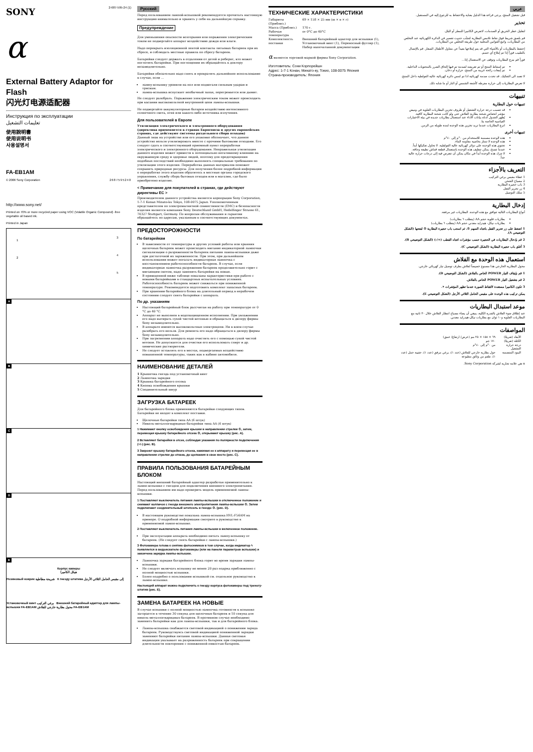SONY 2-687-595-24 (1)
α
External Battery Adaptor for Flash
闪光灯电源适配器
Инструкция по эксплуатации
تعليمات التشغيل
使用說明書
使用说明书
사용설명서
FA-EB1AM
© 2006 Sony Corporation 2687595240
http://www.sony.net/
Printed on 70% or more recycled paper using VOC (Volatile Organic Compound) -free vegetable oil based ink.
Printed in Japan
1
2
3
4
5
A
B
C
D
E
Корпус камеры
هيكل الكاميرا
Резиновый коврик شريحة مطاطية К гнезду штатива إلى مقبس الحامل الثلاثي الأرجل
Установочный винт برغي التركيب Внешний батарейный адаптер для лампы-вспышки FA-EB1AM محول بطارية خارجي للفلاش FA-EB1AM
Русский
Перед пользованием лампой-вспышкой рекомендуется прочитать настоящую инструкцию внимательно и хранить у себя на дальнейшую справку.
Предупреждение
Для уменьшения опасности возгорания или поражения электрическим током не подвергайте аппарат воздействию дождя или влаги.
Надо перекрыть изоляционной лентой контакты литьевых батареек при их сбросе, и соблюдать местные правила по сбросу батареек.
Батарейки следует держать в отдалении от детей и реберят, кто может поглотить батарейки. При поглощении их обращайтесь к доктору незамедлительно.
Батарейки обязательно надо снять и прекратить дальнейшее использование в случае, если ...
лампу-вспышку уронили на пол или подвегали сильным ударам и тряскам.
лампа-вспышка испускает необычный запах, перегревается или дымит.
Не следует разобрать. Поражение электрическим током может происходить при касании высоковольтной внутренней цепи лампы-вспышки.
Не подвергайте аккумуляторные батареи воздействию интенсивного солнечного света, огня или какого-либо источника излучения.
Для пользователей в Европе
Утилизация электрического и электронного оборудования (директива применяется в странах Евросоюза и других европейских странах, где действуют системы раздельного сбора отходов)
Данный знак на устройстве или его упаковке обозначает, что данное устройство нельзя утилизировать вместе с прочими бытовыми отходами. Его следует сдать в соответствующий приемный пункт переработки электрического и электронного оборудования. Неправильная утилизация данного изделия может привести к потенциально негативному влиянию на окружающую среду и здоровье людей, поэтому для предотвращения подобных последствий необходимо выполнять специальные требования по утилизации этого изделия. Переработка данных материалов поможет сохранить природные ресурсы. Для получения более подробной информации о переработке этого изделия обратитесь в местные органы городского управления, службу сбора бытовых отходов или в магазин, где было приобретено изделие.
< Примечание для покупателей в странах, где действуют директивы ЕС >
Производителем данного устройства является корпорация Sony Corporation, 1-7-1 Konan Minato-ku Tokyo, 108-0075 Japan. Уполномоченным представителем по электромагнитной совместимости (EMC) и безопасности изделия является компания Sony Deutschland GmbH, Hedelfinger Strasse 61, 70327 Stuttgart, Germany. По вопросам обслуживания и гарантии обращайтесь по адресам, указанным в соответствующих документах.
ПРЕДОСТОРОЖНОСТИ
По батарейкам
В зависимости от температуры и других условий работы или хранния щелочных батареек может происходить мигание индикаторной лампочки сигнализации о разряженности батареек питания лампы-вспышки даже при достаточной их заряженности. При этом, при дальнейшем использовании может погасать индикаторная лампочка с восстановлением работоспособности батареек. В случае, если индикаторная лампочка разряжения батареек продолжительно горит с мигающим светом, надо заменить батарейки на новые.
В приведенной ниже таблице показаны характеристики при работе с новыми батарейками в стандартных испытательных условиях. Работоспособность батареек может снижаться при пониженной температуре. Рекомендуется подготовить комплект запасных батареек.
При хранении батарейного блока на длительный период в нерабочем состоянии следует снять батарейки с аппарата.
По др. указаниям
Настоящий батарейный блок рассчитан на работу при температуре от 0 °C до 40 °C.
Аппарат не выполнен в водозащищенном исполнении. При увлажнении его надо вытирать сухой чистой ветошью и обращаться к дилеру фирмы Sony незамедлительно.
В аппарате имеются высоковольтные электроцепи. Ни в коем случае разобрать его нельзя. Для ремонта его надо обращаться к дилеру фирмы Sony незамедлительно.
При загрязнении аппарата надо очистить его с помощью сухой чистой ветоши. Не допускается для очистки его использовать спирт и др. химические растворители.
Не следует оставлять его в местах, подвергаемых воздействию повышенной температуры, таких как в кабине автомобиля.
НАИМЕНОВАНИЕ ДЕТАЛЕЙ
1 Крышечка гнезда под установочный винт
2 Лампочка зарядки
3 Крышка батарейного отсека
4 Кнопка освобождения крышки
5 Соединительный шнур
ЗАГРУЗКА БАТАРЕЕК
Для батарейного блока применяются батарейки следующих типов. Батарейки не входят в комплект поставки.
Щелочные батарейки типа AA (6 штук)
Никель-металлогидридные батарейки типа AA (6 штук)
1 Нажимают кнопку освобождения крышки в направлении стрелки ①, затем, перемещая крышку батарейного отсека ②, открывают крышку (рис. A).
2 Вставляют батарейки в отсек, соблюдая указания по полярности подключения (+/-) (рис. B).
3 Закроют крышку батарейного отсека, нажимая ее к аппарату и перемещая ее в направлении стрелки до отказа, до щелкания в свое место (рис. C).
ПРАВИЛА ПОЛЬЗОВАНИЯ БАТАРЕЙНЫМ БЛОКОМ
Настоящий внешний батарейный адаптер разработан применительно к лампе-вспышке с гнездом для подключения внешнего электропитания. Перед пользованием им надо проверить модель применяемой лампы-вспышки.
1 Поставляют выключатель питания лампы-вспышки в отключенное положение и снимают колпачок с гнезда внешнего электропитания лампы-вспышки ①. Затем подключают соединительный штепсель в гнездо ②. (рис. D).
В настоящем руководстве показана лампа-вспышка HVL-F56AM на примере. О подробной информации смотрите в руководстве к применяемой лампе-вспышке.
2 Поставляют выключатель питания лампы-вспышки в включенное положение.
При эксплуатации аппарата необходимо питать лампу-вспышку от батареек. (Не следует снять батарейки с лампы-вспышки.)
3 Фотокамера готова к снятию фотоснимков в том случае, когда индикатор ϟ появляется в видоискателе фотокамеры (или на панели параметров вспышки) и закончена зарядка лампы-вспышки.
Лампочка зарядки батарейного блока горит во время зарядки лампы-вспышки.
Не следует включать вспышку не менее 20 раз подряд приближенно с полной мощностью вспышки.
Более подробно о пользовании вспышкой см. отдельное руководство к лампе-вспышке.
Настоящий аппарат можно подключить к гнезду корпуса фотокамеры под треногу-штатив (рис. E).
ЗАМЕНА БАТАРЕЕК НА НОВЫЕ
В случае вспышки с полной мощностью лампочка готовности к вспышке загорается в течение 30 секунд для щелочных батареек и 10 секунд для никель-металлогидридных батареек. В противном случае необходимо заменить батарейки как для лампы-вспышки, так и для батарейного блока.
Лампы-вспышка снабжается световой индикацией о понижении заряда батареек. Руководствуясь световой индикацией пониженной зарядки заменяют батарейки питания лампы-вспышки. Данная световая индикация указывает на разряженность батареек при сокращении длительности повторения с пониженной емкостью батареек.
ТЕХНИЧЕСКИЕ ХАРАКТЕРИСТИКИ
| Габариты (Приблиз.) | 69 × 158 × 25 мм (ш × в × г) |
| Масса (Приблиз.) | 170 г. |
| Рабочая температура | от 0°C до 40°C |
| Комплектность поставки | Внешний батарейный адаптер для вспышки (1), Установочный винт (1), Переносный футляр (1), Набор напечатанной документации |
α является торговой маркой фирмы Sony Corporation.
Изготовитель: Сони Корпорейшн
Адрес: 1-7-1 Конан, Минато-ку, Токио, 108-0075 Япония
Страна-производитель: Япония
عربي
قبل تشغيل المنتج، يرجى قراءة هذا الدليل بعناية والاحتفاظ به للرجوع إليه في المستقبل.
تحذير
لتقليل خطر الحريق أو الصدمات، لاتعرض الكاميرا للمطر أو البلل.
قم بلصق شريط فوق نقاط تلامس البطارية لتجنّب حدوث تقصير في الدائرة الكهربائية عند التخلص من البطاريات، واتبع القوانين المحلية حول طريقة التخلص من البطاريات.
إحتفظ بالبطاريات أو بالأشياء التي قد يتم إبتلاعها بعيداً عن متناول الأطفال الصغار. قم بالإتصال بالطبيب فوراً إذا تم إبتلاع أي جسم.
فوراً قم بنزع البطاريات وتوقف عن الاستعمال إذا...
تم إسقاط المنتج أو تم تعريضه لصدمة تم فيها إلحاق الضرر بالمحتويات الداخلية.
تم إنبعاث رائحة غريبة من المنتج، حرارة أو دخان.
لا تعمد الى التفكيك. قد تحدث صدمة كهربائية اذا تم لمس دائرة كهربائية عالية الفولطية داخل المنتج.
لا تعرض البطاريات إلى حرارة مفرطة كأشعة الشمس أو النار أو ما شابه ذلك.
تنبيهات
تنبيهات حول البطارية
قد تتسبب درجة حرارة التشغيل أو ظروف تخزين البطاريات القلوية في وميض مؤشر انخفاض شحنة بطارية الفلاش حتى ولو كانت شحنة البطارية كافية.
يُظهر الجدول أدناه بيانات الأداء عند استعمال بطاريات جديدة في بيئة الاختبارات القياسية الخاصة بنا.
انزع البطاريات عندما تريد تخزين هذه الوحدة لمدة طويلة من الزمن.
تنبيهات أخرى
هذه الوحدة مصممة للاستخدام من ٠°م إلى ٤٠°م
هذه الوحدة لا تمتاز بخاصية مقاومة الماء.
تحتوي هذه الوحدة على دوائر كهربائية عالية الفولطية. لا تحاول تفكيكها أبداً.
عندما تتسخ، يمكن تنظيف هذه الوحدة باستعمال قطعة قماش نظيفة وجافة.
لا تترك هذه الوحدة أبداً في مكان يمكن أن تتعرض فيه إلى درجات حرارة عالية جداً.
التعريف بالأجزاء
1 غطاء مقبس برغي التركيب
2 مصباح الشحن
3 باب حجيرة البطارية
4 زر تحرير القفل
5 سلك التوصيل
إدخال البطارية
أنواع البطاريات التالية تتوافق مع هذه الوحدة. البطاريات غير مرفقة.
بطاريات قلوية حجم AA (يتطلب ٦ بطاريات)
بطاريات نيكل- هيدرايد معدني حجم AA (يتطلب ٦ بطاريات)
1 اضغط على زر تحرير القفل باتجاه السهم ①، ثم اسحب باب حجيرة البطارية ② لفتحها (الشكل التوضيحي A).
2 قم بإدخال البطاريات في الحجيرة حسب مؤشرات اتجاه القطب (+/-) (الشكل التوضيحي B).
3 أغلق باب حجيرة البطارية (الشكل التوضيحي C).
استعمال هذه الوحدة مع الفلاش
محول البطارية الخارجي هذا مصنوع خصيصاً لفلاش بطرف توصيل تيار كهربائي خارجي.
1 قم بإيقاف التيار POWER الخاص بالفلاش (الشكل التوضيحي D).
2 قم بتشغيل التيار POWER الخاص بالفلاش.
3 تكون الكاميرا مستعدة لالتقاط الصورة عندما تظهر المؤشرات ϟ.
يمكن تركيب هذه الوحدة على مقبس الحامل الثلاثي الأرجل (الشكل التوضيحي E).
موعد استبدال البطاريات
عند إطلاق ضوء الفلاش بالقدرة الكلية، ينبغي أن يضاء مصباح انتظار الفلاش خلال ٣٠ ثانية مع البطاريات القلوية و١٠ ثوان مع بطاريات نيكل-هيدرايد معدني.
المواصفات
| الأبعاد (تقريبًا) | ٦٩ × ١٥٨ × ٢٥ مم (عرض/ ارتفاع/ عمق) |
| الكتلة (تقريبًا) | ١٧٠ جم |
| درجة حرارة التشغيل | من ٠°م إلى ٤٠°م |
| البنود المتضمنة | حول بطارية خارجي للفلاش (عدد ١)، برغي مرفق (عدد ١)، حقيبة حمل (عدد ١)، طقم من وثائق مطبوعة |
α هي علامة تجارية لشركة Sony Corporation.